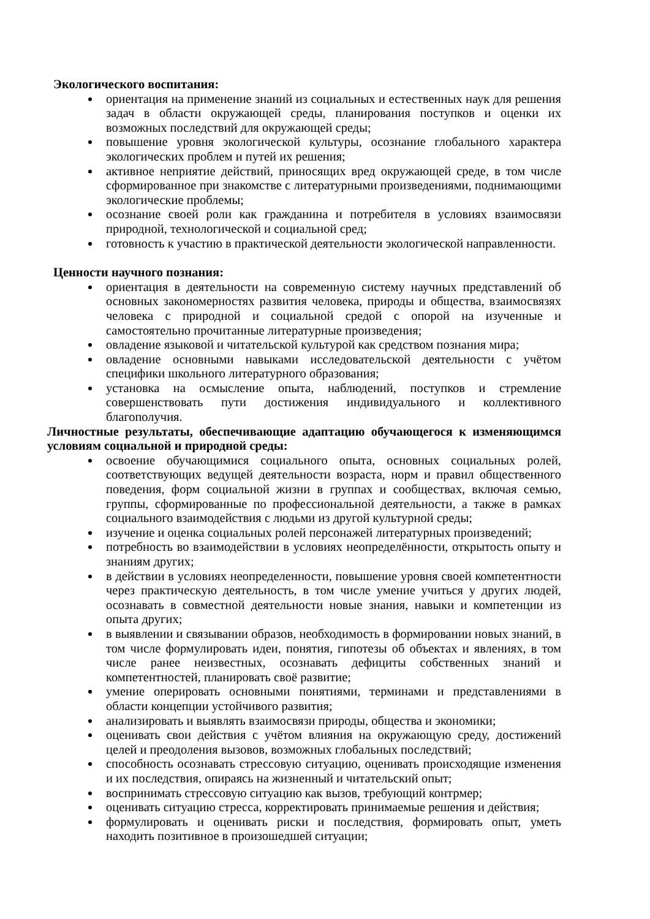Экологического воспитания:
ориентация на применение знаний из социальных и естественных наук для решения задач в области окружающей среды, планирования поступков и оценки их возможных последствий для окружающей среды;
повышение уровня экологической культуры, осознание глобального характера экологических проблем и путей их решения;
активное неприятие действий, приносящих вред окружающей среде, в том числе сформированное при знакомстве с литературными произведениями, поднимающими экологические проблемы;
осознание своей роли как гражданина и потребителя в условиях взаимосвязи природной, технологической и социальной сред;
готовность к участию в практической деятельности экологической направленности.
Ценности научного познания:
ориентация в деятельности на современную систему научных представлений об основных закономерностях развития человека, природы и общества, взаимосвязях человека с природной и социальной средой с опорой на изученные и самостоятельно прочитанные литературные произведения;
овладение языковой и читательской культурой как средством познания мира;
овладение основными навыками исследовательской деятельности с учётом специфики школьного литературного образования;
установка на осмысление опыта, наблюдений, поступков и стремление совершенствовать пути достижения индивидуального и коллективного благополучия.
Личностные результаты, обеспечивающие адаптацию обучающегося к изменяющимся условиям социальной и природной среды:
освоение обучающимися социального опыта, основных социальных ролей, соответствующих ведущей деятельности возраста, норм и правил общественного поведения, форм социальной жизни в группах и сообществах, включая семью, группы, сформированные по профессиональной деятельности, а также в рамках социального взаимодействия с людьми из другой культурной среды;
изучение и оценка социальных ролей персонажей литературных произведений;
потребность во взаимодействии в условиях неопределённости, открытость опыту и знаниям других;
в действии в условиях неопределенности, повышение уровня своей компетентности через практическую деятельность, в том числе умение учиться у других людей, осознавать в совместной деятельности новые знания, навыки и компетенции из опыта других;
в выявлении и связывании образов, необходимость в формировании новых знаний, в том числе формулировать идеи, понятия, гипотезы об объектах и явлениях, в том числе ранее неизвестных, осознавать дефициты собственных знаний и компетентностей, планировать своё развитие;
умение оперировать основными понятиями, терминами и представлениями в области концепции устойчивого развития;
анализировать и выявлять взаимосвязи природы, общества и экономики;
оценивать свои действия с учётом влияния на окружающую среду, достижений целей и преодоления вызовов, возможных глобальных последствий;
способность осознавать стрессовую ситуацию, оценивать происходящие изменения и их последствия, опираясь на жизненный и читательский опыт;
воспринимать стрессовую ситуацию как вызов, требующий контрмер;
оценивать ситуацию стресса, корректировать принимаемые решения и действия;
формулировать и оценивать риски и последствия, формировать опыт, уметь находить позитивное в произошедшей ситуации;